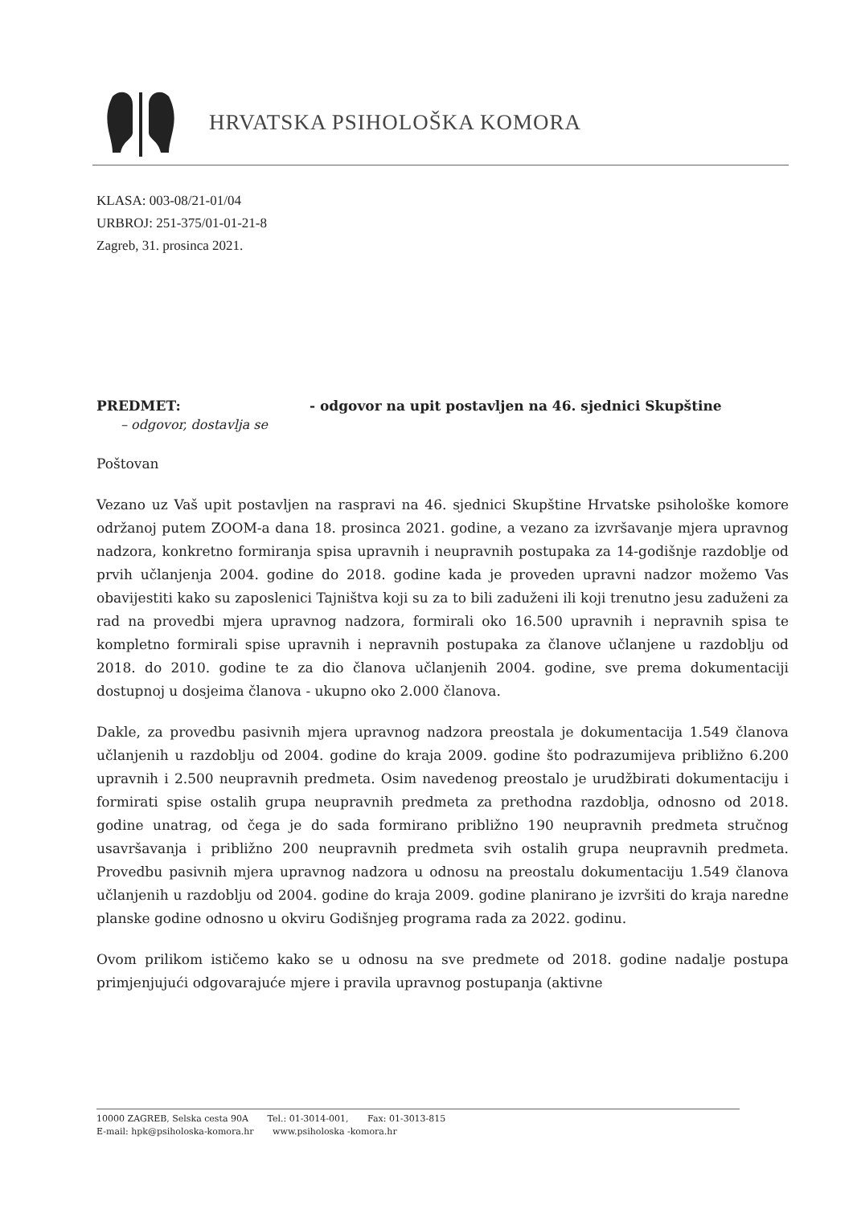HRVATSKA PSIHOLOŠKA KOMORA
KLASA: 003-08/21-01/04
URBROJ: 251-375/01-01-21-8
Zagreb, 31. prosinca 2021.
PREDMET: - odgovor na upit postavljen na 46. sjednici Skupštine
– odgovor, dostavlja se
Poštovan
Vezano uz Vaš upit postavljen na raspravi na 46. sjednici Skupštine Hrvatske psihološke komore održanoj putem ZOOM-a dana 18. prosinca 2021. godine, a vezano za izvršavanje mjera upravnog nadzora, konkretno formiranja spisa upravnih i neupravnih postupaka za 14-godišnje razdoblje od prvih učlanjenja 2004. godine do 2018. godine kada je proveden upravni nadzor možemo Vas obavijestiti kako su zaposlenici Tajništva koji su za to bili zaduženi ili koji trenutno jesu zaduženi za rad na provedbi mjera upravnog nadzora, formirali oko 16.500 upravnih i nepravnih spisa te kompletno formirali spise upravnih i nepravnih postupaka za članove učlanjene u razdoblju od 2018. do 2010. godine te za dio članova učlanjenih 2004. godine, sve prema dokumentaciji dostupnoj u dosjeima članova - ukupno oko 2.000 članova.
Dakle, za provedbu pasivnih mjera upravnog nadzora preostala je dokumentacija 1.549 članova učlanjenih u razdoblju od 2004. godine do kraja 2009. godine što podrazumijeva približno 6.200 upravnih i 2.500 neupravnih predmeta. Osim navedenog preostalo je urudžbirati dokumentaciju i formirati spise ostalih grupa neupravnih predmeta za prethodna razdoblja, odnosno od 2018. godine unatrag, od čega je do sada formirano približno 190 neupravnih predmeta stručnog usavršavanja i približno 200 neupravnih predmeta svih ostalih grupa neupravnih predmeta. Provedbu pasivnih mjera upravnog nadzora u odnosu na preostalu dokumentaciju 1.549 članova učlanjenih u razdoblju od 2004. godine do kraja 2009. godine planirano je izvršiti do kraja naredne planske godine odnosno u okviru Godišnjeg programa rada za 2022. godinu.
Ovom prilikom ističemo kako se u odnosu na sve predmete od 2018. godine nadalje postupa primjenjujući odgovarajuće mjere i pravila upravnog postupanja (aktivne
10000 ZAGREB, Selska cesta 90A Tel.: 01-3014-001, Fax: 01-3013-815
E-mail: hpk@psiholoska-komora.hr www.psiholoska -komora.hr